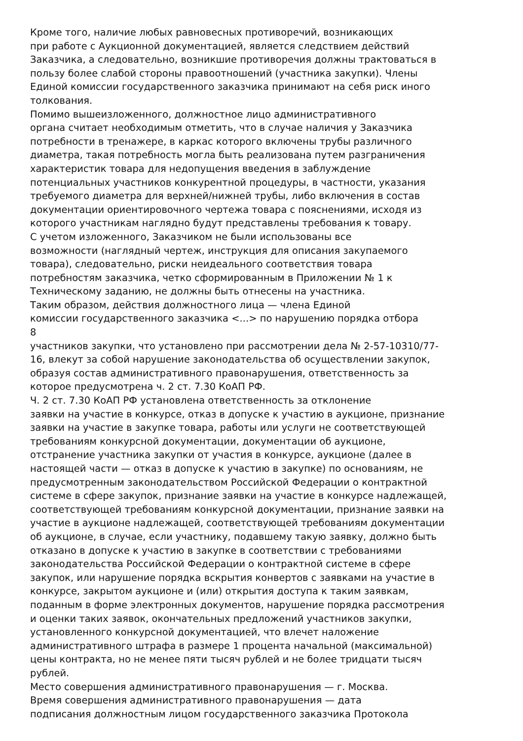Кроме того, наличие любых равновесных противоречий, возникающих
при работе с Аукционной документацией, является следствием действий
Заказчика, а следовательно, возникшие противоречия должны трактоваться в
пользу более слабой стороны правоотношений (участника закупки). Члены
Единой комиссии государственного заказчика принимают на себя риск иного
толкования.
Помимо вышеизложенного, должностное лицо административного
органа считает необходимым отметить, что в случае наличия у Заказчика
потребности в тренажере, в каркас которого включены трубы различного
диаметра, такая потребность могла быть реализована путем разграничения
характеристик товара для недопущения введения в заблуждение
потенциальных участников конкурентной процедуры, в частности, указания
требуемого диаметра для верхней/нижней трубы, либо включения в состав
документации ориентировочного чертежа товара с пояснениями, исходя из
которого участникам наглядно будут представлены требования к товару.
С учетом изложенного, Заказчиком не были использованы все
возможности (наглядный чертеж, инструкция для описания закупаемого
товара), следовательно, риски неидеального соответствия товара
потребностям заказчика, четко сформированным в Приложении № 1 к
Техническому заданию, не должны быть отнесены на участника.
Таким образом, действия должностного лица — члена Единой
комиссии государственного заказчика <...> по нарушению порядка отбора
8
участников закупки, что установлено при рассмотрении дела № 2-57-10310/77-
16, влекут за собой нарушение законодательства об осуществлении закупок,
образуя состав административного правонарушения, ответственность за
которое предусмотрена ч. 2 ст. 7.30 КоАП РФ.
Ч. 2 ст. 7.30 КоАП РФ установлена ответственность за отклонение
заявки на участие в конкурсе, отказ в допуске к участию в аукционе, признание
заявки на участие в закупке товара, работы или услуги не соответствующей
требованиям конкурсной документации, документации об аукционе,
отстранение участника закупки от участия в конкурсе, аукционе (далее в
настоящей части — отказ в допуске к участию в закупке) по основаниям, не
предусмотренным законодательством Российской Федерации о контрактной
системе в сфере закупок, признание заявки на участие в конкурсе надлежащей,
соответствующей требованиям конкурсной документации, признание заявки на
участие в аукционе надлежащей, соответствующей требованиям документации
об аукционе, в случае, если участнику, подавшему такую заявку, должно быть
отказано в допуске к участию в закупке в соответствии с требованиями
законодательства Российской Федерации о контрактной системе в сфере
закупок, или нарушение порядка вскрытия конвертов с заявками на участие в
конкурсе, закрытом аукционе и (или) открытия доступа к таким заявкам,
поданным в форме электронных документов, нарушение порядка рассмотрения
и оценки таких заявок, окончательных предложений участников закупки,
установленного конкурсной документацией, что влечет наложение
административного штрафа в размере 1 процента начальной (максимальной)
цены контракта, но не менее пяти тысяч рублей и не более тридцати тысяч
рублей.
Место совершения административного правонарушения — г. Москва.
Время совершения административного правонарушения — дата
подписания должностным лицом государственного заказчика Протокола